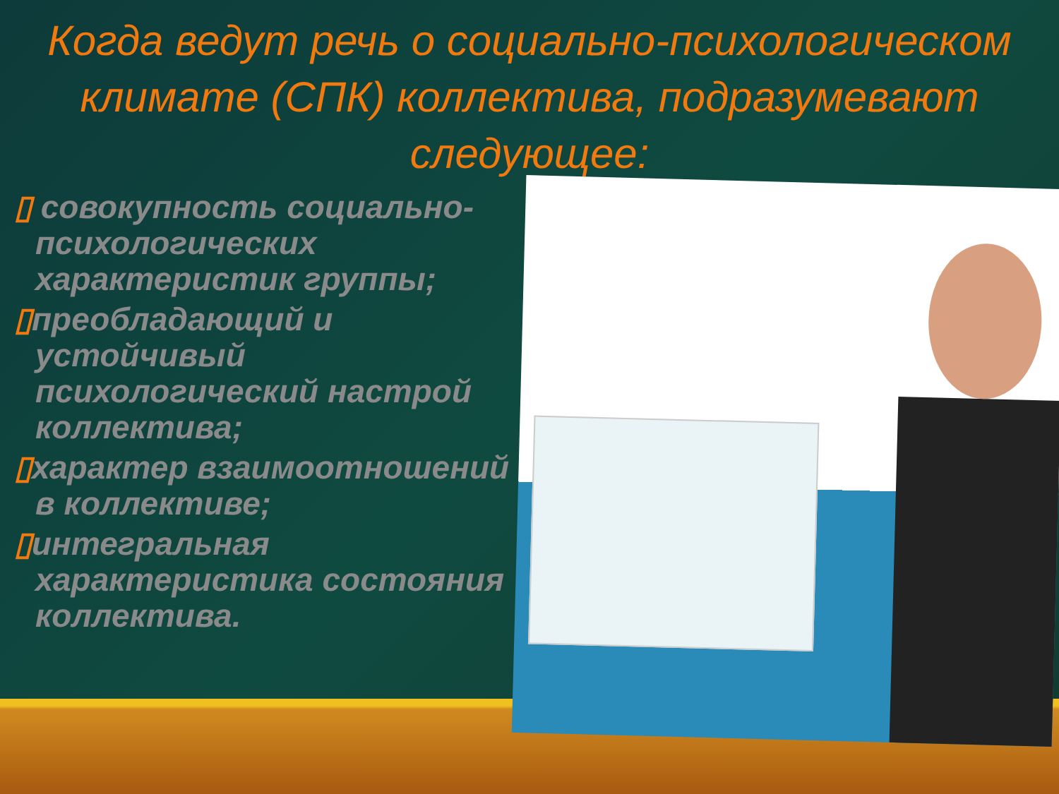Когда ведут речь о социально-психологическом климате (СПК) коллектива, подразумевают следующее:
▯ совокупность социально-психологических характеристик группы;
▯преобладающий и устойчивый психологический настрой коллектива;
▯характер взаимоотношений в коллективе;
▯интегральная характеристика состояния коллектива.